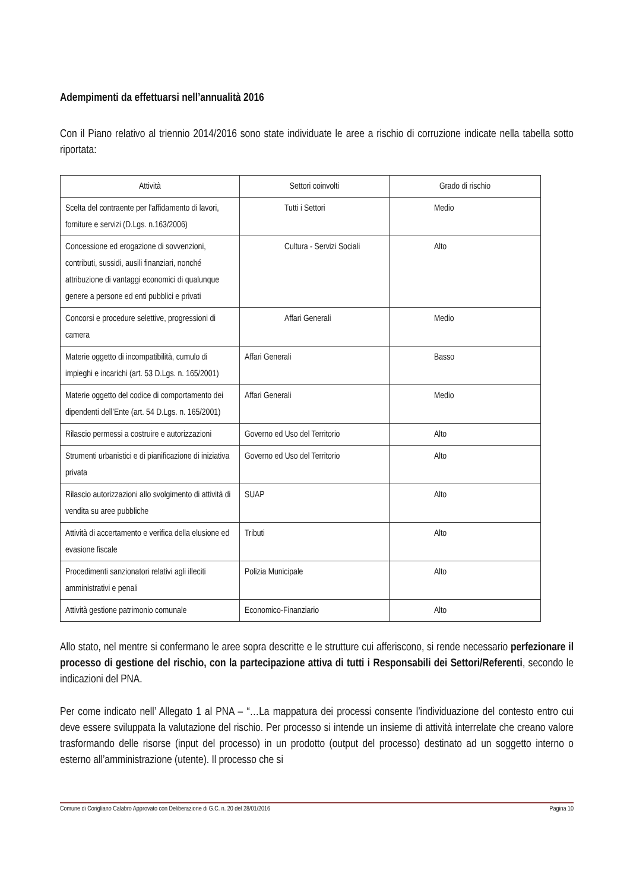Adempimenti da effettuarsi nell’annualità 2016
Con il Piano relativo al triennio 2014/2016 sono state individuate le aree a rischio di corruzione indicate nella tabella sotto riportata:
| Attività | Settori coinvolti | Grado di rischio |
| --- | --- | --- |
| Scelta del contraente per l'affidamento di lavori, forniture e servizi (D.Lgs. n.163/2006) | Tutti i Settori | Medio |
| Concessione ed erogazione di sovvenzioni, contributi, sussidi, ausili finanziari, nonché attribuzione di vantaggi economici di qualunque genere a persone ed enti pubblici e privati | Cultura - Servizi Sociali | Alto |
| Concorsi e procedure selettive, progressioni di camera | Affari Generali | Medio |
| Materie oggetto di incompatibilità, cumulo di impieghi e incarichi (art. 53 D.Lgs. n. 165/2001) | Affari Generali | Basso |
| Materie oggetto del codice di comportamento dei dipendenti dell’Ente (art. 54 D.Lgs. n. 165/2001) | Affari Generali | Medio |
| Rilascio permessi a costruire e autorizzazioni | Governo ed Uso del Territorio | Alto |
| Strumenti urbanistici e di pianificazione di iniziativa privata | Governo ed Uso del Territorio | Alto |
| Rilascio autorizzazioni allo svolgimento di attività di vendita su aree pubbliche | SUAP | Alto |
| Attività di accertamento e verifica della elusione ed evasione fiscale | Tributi | Alto |
| Procedimenti sanzionatori relativi agli illeciti amministrativi e penali | Polizia Municipale | Alto |
| Attività gestione patrimonio comunale | Economico-Finanziario | Alto |
Allo stato, nel mentre si confermano le aree sopra descritte e le strutture cui afferiscono, si rende necessario perfezionare il processo di gestione del rischio, con la partecipazione attiva di tutti i Responsabili dei Settori/Referenti, secondo le indicazioni del PNA.
Per come indicato nell’ Allegato 1 al PNA – “…La mappatura dei processi consente l’individuazione del contesto entro cui deve essere sviluppata la valutazione del rischio. Per processo si intende un insieme di attività interrelate che creano valore trasformando delle risorse (input del processo) in un prodotto (output del processo) destinato ad un soggetto interno o esterno all’amministrazione (utente). Il processo che si
Comune di Corigliano Calabro Approvato con Deliberazione di G.C. n. 20 del 28/01/2016 Pagina 10